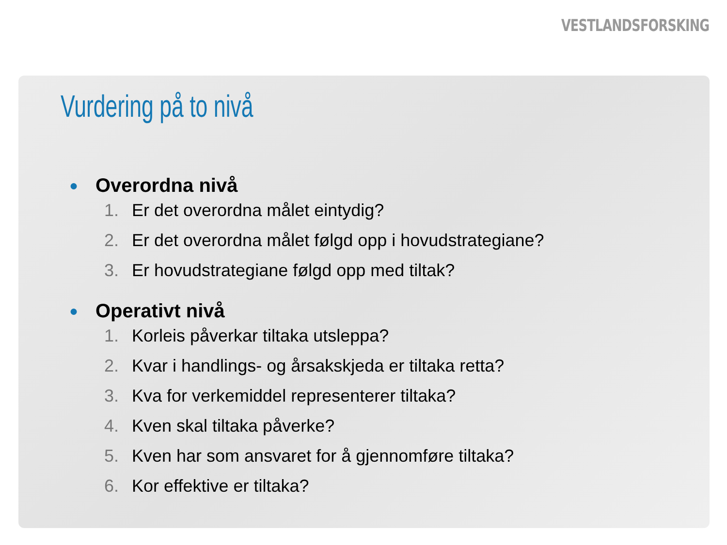VESTLANDSFORSKING
Vurdering på to nivå
● Overordna nivå
1. Er det overordna målet eintydig?
2. Er det overordna målet følgd opp i hovudstrategiane?
3. Er hovudstrategiane følgd opp med tiltak?
● Operativt nivå
1. Korleis påverkar tiltaka utsleppa?
2. Kvar i handlings- og årsakskjeda er tiltaka retta?
3. Kva for verkemiddel representerer tiltaka?
4. Kven skal tiltaka påverke?
5. Kven har som ansvaret for å gjennomføre tiltaka?
6. Kor effektive er tiltaka?